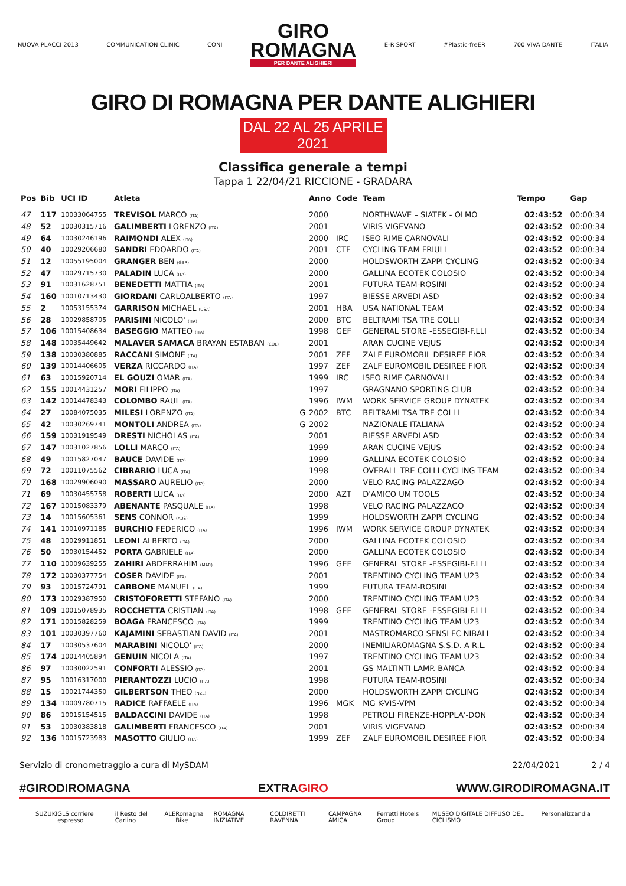NUOVA PLACCI 2013 COMMUNICATION CLINIC CONI
GIRO
ROMAGNA
PER DANTE ALIGHIERI
E-R SPORT #Plastic-freER 700 VIVA DANTE ITALIA
GIRO DI ROMAGNA PER DANTE ALIGHIERI
DAL 22 AL 25 APRILE 2021
Classifica generale a tempi
Tappa 1 22/04/21 RICCIONE - GRADARA
| Pos | Bib | UCI ID | Atleta | | Anno | Code | Team | Tempo | Gap |
| --- | --- | --- | --- | --- | --- | --- | --- | --- | --- |
| 47 | 117 | 10033064755 | TREVISOL MARCO (ITA) | | 2000 | | NORTHWAVE – SIATEK - OLMO | 02:43:52 | 00:00:34 |
| 48 | 52 | 10030315716 | GALIMBERTI LORENZO (ITA) | | 2001 | | VIRIS VIGEVANO | 02:43:52 | 00:00:34 |
| 49 | 64 | 10030246196 | RAIMONDI ALEX (ITA) | | 2000 | IRC | ISEO RIME CARNOVALI | 02:43:52 | 00:00:34 |
| 50 | 40 | 10029206680 | SANDRI EDOARDO (ITA) | | 2001 | CTF | CYCLING TEAM FRIULI | 02:43:52 | 00:00:34 |
| 51 | 12 | 10055195004 | GRANGER BEN (GBR) | | 2000 | | HOLDSWORTH ZAPPI CYCLING | 02:43:52 | 00:00:34 |
| 52 | 47 | 10029715730 | PALADIN LUCA (ITA) | | 2000 | | GALLINA ECOTEK COLOSIO | 02:43:52 | 00:00:34 |
| 53 | 91 | 10031628751 | BENEDETTI MATTIA (ITA) | | 2001 | | FUTURA TEAM-ROSINI | 02:43:52 | 00:00:34 |
| 54 | 160 | 10010713430 | GIORDANI CARLOALBERTO (ITA) | | 1997 | | BIESSE ARVEDI ASD | 02:43:52 | 00:00:34 |
| 55 | 2 | 10053155374 | GARRISON MICHAEL (USA) | | 2001 | HBA | USA NATIONAL TEAM | 02:43:52 | 00:00:34 |
| 56 | 28 | 10029858705 | PARISINI NICOLO' (ITA) | | 2000 | BTC | BELTRAMI TSA TRE COLLI | 02:43:52 | 00:00:34 |
| 57 | 106 | 10015408634 | BASEGGIO MATTEO (ITA) | | 1998 | GEF | GENERAL STORE -ESSEGIBI-F.LLI | 02:43:52 | 00:00:34 |
| 58 | 148 | 10035449642 | MALAVER SAMACA BRAYAN ESTABAN (COL) | | 2001 | | ARAN CUCINE VEJUS | 02:43:52 | 00:00:34 |
| 59 | 138 | 10030380885 | RACCANI SIMONE (ITA) | | 2001 | ZEF | ZALF EUROMOBIL DESIREE FIOR | 02:43:52 | 00:00:34 |
| 60 | 139 | 10014406605 | VERZA RICCARDO (ITA) | | 1997 | ZEF | ZALF EUROMOBIL DESIREE FIOR | 02:43:52 | 00:00:34 |
| 61 | 63 | 10015920714 | EL GOUZI OMAR (ITA) | | 1999 | IRC | ISEO RIME CARNOVALI | 02:43:52 | 00:00:34 |
| 62 | 155 | 10014431257 | MORI FILIPPO (ITA) | | 1997 | | GRAGNANO SPORTING CLUB | 02:43:52 | 00:00:34 |
| 63 | 142 | 10014478343 | COLOMBO RAUL (ITA) | | 1996 | IWM | WORK SERVICE GROUP DYNATEK | 02:43:52 | 00:00:34 |
| 64 | 27 | 10084075035 | MILESI LORENZO (ITA) | G | 2002 | BTC | BELTRAMI TSA TRE COLLI | 02:43:52 | 00:00:34 |
| 65 | 42 | 10030269741 | MONTOLI ANDREA (ITA) | G | 2002 | | NAZIONALE ITALIANA | 02:43:52 | 00:00:34 |
| 66 | 159 | 10031919549 | DRESTI NICHOLAS (ITA) | | 2001 | | BIESSE ARVEDI ASD | 02:43:52 | 00:00:34 |
| 67 | 147 | 10031027856 | LOLLI MARCO (ITA) | | 1999 | | ARAN CUCINE VEJUS | 02:43:52 | 00:00:34 |
| 68 | 49 | 10015827047 | BAUCE DAVIDE (ITA) | | 1999 | | GALLINA ECOTEK COLOSIO | 02:43:52 | 00:00:34 |
| 69 | 72 | 10011075562 | CIBRARIO LUCA (ITA) | | 1998 | | OVERALL TRE COLLI CYCLING TEAM | 02:43:52 | 00:00:34 |
| 70 | 168 | 10029906090 | MASSARO AURELIO (ITA) | | 2000 | | VELO RACING PALAZZAGO | 02:43:52 | 00:00:34 |
| 71 | 69 | 10030455758 | ROBERTI LUCA (ITA) | | 2000 | AZT | D'AMICO UM TOOLS | 02:43:52 | 00:00:34 |
| 72 | 167 | 10015083379 | ABENANTE PASQUALE (ITA) | | 1998 | | VELO RACING PALAZZAGO | 02:43:52 | 00:00:34 |
| 73 | 14 | 10015605361 | SENS CONNOR (AUS) | | 1999 | | HOLDSWORTH ZAPPI CYCLING | 02:43:52 | 00:00:34 |
| 74 | 141 | 10010971185 | BURCHIO FEDERICO (ITA) | | 1996 | IWM | WORK SERVICE GROUP DYNATEK | 02:43:52 | 00:00:34 |
| 75 | 48 | 10029911851 | LEONI ALBERTO (ITA) | | 2000 | | GALLINA ECOTEK COLOSIO | 02:43:52 | 00:00:34 |
| 76 | 50 | 10030154452 | PORTA GABRIELE (ITA) | | 2000 | | GALLINA ECOTEK COLOSIO | 02:43:52 | 00:00:34 |
| 77 | 110 | 10009639255 | ZAHIRI ABDERRAHIM (MAR) | | 1996 | GEF | GENERAL STORE -ESSEGIBI-F.LLI | 02:43:52 | 00:00:34 |
| 78 | 172 | 10030377754 | COSER DAVIDE (ITA) | | 2001 | | TRENTINO CYCLING TEAM U23 | 02:43:52 | 00:00:34 |
| 79 | 93 | 10015724791 | CARBONE MANUEL (ITA) | | 1999 | | FUTURA TEAM-ROSINI | 02:43:52 | 00:00:34 |
| 80 | 173 | 10029387950 | CRISTOFORETTI STEFANO (ITA) | | 2000 | | TRENTINO CYCLING TEAM U23 | 02:43:52 | 00:00:34 |
| 81 | 109 | 10015078935 | ROCCHETTA CRISTIAN (ITA) | | 1998 | GEF | GENERAL STORE -ESSEGIBI-F.LLI | 02:43:52 | 00:00:34 |
| 82 | 171 | 10015828259 | BOAGA FRANCESCO (ITA) | | 1999 | | TRENTINO CYCLING TEAM U23 | 02:43:52 | 00:00:34 |
| 83 | 101 | 10030397760 | KAJAMINI SEBASTIAN DAVID (ITA) | | 2001 | | MASTROMARCO SENSI FC NIBALI | 02:43:52 | 00:00:34 |
| 84 | 17 | 10030537604 | MARABINI NICOLO' (ITA) | | 2000 | | INEMILIAROMAGNA S.S.D. A R.L. | 02:43:52 | 00:00:34 |
| 85 | 174 | 10014405894 | GENUIN NICOLA (ITA) | | 1997 | | TRENTINO CYCLING TEAM U23 | 02:43:52 | 00:00:34 |
| 86 | 97 | 10030022591 | CONFORTI ALESSIO (ITA) | | 2001 | | GS MALTINTI LAMP. BANCA | 02:43:52 | 00:00:34 |
| 87 | 95 | 10016317000 | PIERANTOZZI LUCIO (ITA) | | 1998 | | FUTURA TEAM-ROSINI | 02:43:52 | 00:00:34 |
| 88 | 15 | 10021744350 | GILBERTSON THEO (NZL) | | 2000 | | HOLDSWORTH ZAPPI CYCLING | 02:43:52 | 00:00:34 |
| 89 | 134 | 10009780715 | RADICE RAFFAELE (ITA) | | 1996 | MGK | MG K-VIS-VPM | 02:43:52 | 00:00:34 |
| 90 | 86 | 10015154515 | BALDACCINI DAVIDE (ITA) | | 1998 | | PETROLI FIRENZE-HOPPLA'-DON | 02:43:52 | 00:00:34 |
| 91 | 53 | 10030383818 | GALIMBERTI FRANCESCO (ITA) | | 2001 | | VIRIS VIGEVANO | 02:43:52 | 00:00:34 |
| 92 | 136 | 10015723983 | MASOTTO GIULIO (ITA) | | 1999 | ZEF | ZALF EUROMOBIL DESIREE FIOR | 02:43:52 | 00:00:34 |
Servizio di cronometraggio a cura di MySDAM 22/04/2021 2 / 4
#GIRODIROMAGNA EXTRAGIRO WWW.GIRODIROMAGNA.IT
SUZUKI GLS corriere espresso il Resto del Carlino ALE Romagna Bike ROMAGNA INIZIATIVE COLDIRETTI RAVENNA CAMPAGNA AMICA Ferretti Hotels Group MUSEO DIGITALE DIFFUSO DEL CICLISMO Personalizzandia